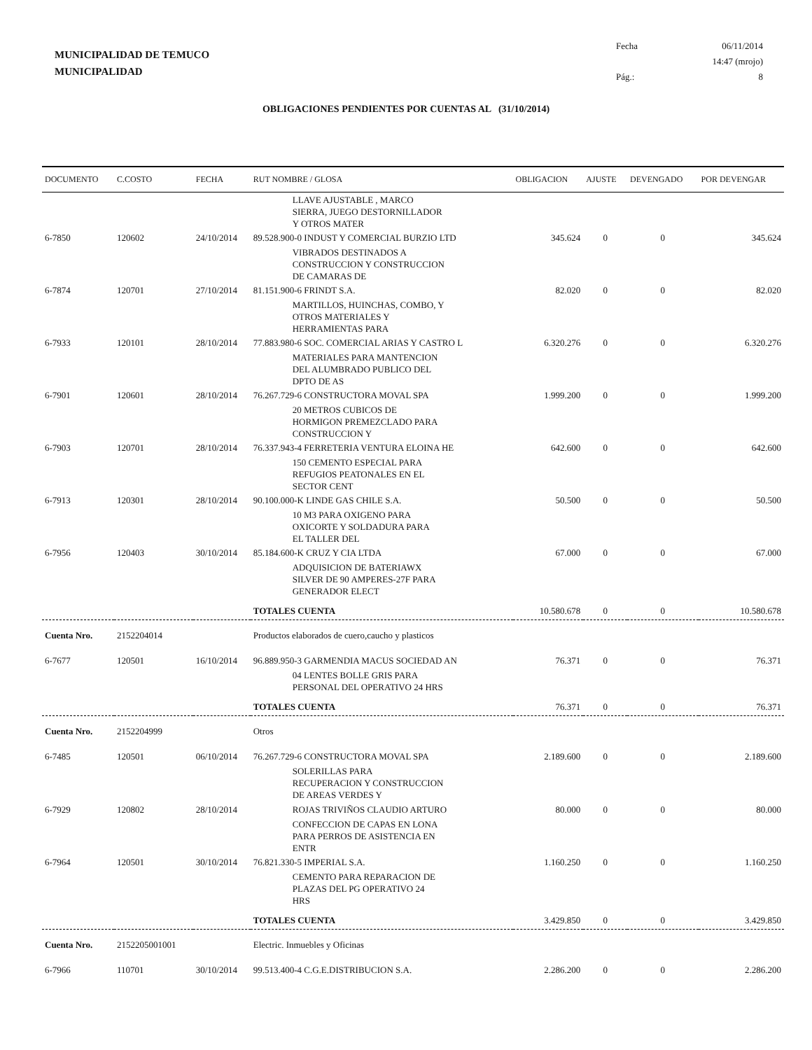MUNICIPALIDAD DE TEMUCO
MUNICIPALIDAD
| Fecha | 06/11/2014 |
| | 14:47 (mrojo) |
| Pág.: | 8 |
OBLIGACIONES PENDIENTES POR CUENTAS AL (31/10/2014)
| DOCUMENTO | C.COSTO | FECHA | RUT NOMBRE / GLOSA | OBLIGACION | AJUSTE | DEVENGADO | POR DEVENGAR |
| --- | --- | --- | --- | --- | --- | --- | --- |
| | | | LLAVE AJUSTABLE , MARCO SIERRA, JUEGO DESTORNILLADOR Y OTROS MATER | | | | |
| 6-7850 | 120602 | 24/10/2014 | 89.528.900-0 INDUST Y COMERCIAL BURZIO LTD | 345.624 | 0 | 0 | 345.624 |
| | | | VIBRADOS DESTINADOS A CONSTRUCCION Y CONSTRUCCION DE CAMARAS DE | | | | |
| 6-7874 | 120701 | 27/10/2014 | 81.151.900-6 FRINDT S.A. | 82.020 | 0 | 0 | 82.020 |
| | | | MARTILLOS, HUINCHAS, COMBO, Y OTROS MATERIALES Y HERRAMIENTAS PARA | | | | |
| 6-7933 | 120101 | 28/10/2014 | 77.883.980-6 SOC. COMERCIAL ARIAS Y CASTRO L | 6.320.276 | 0 | 0 | 6.320.276 |
| | | | MATERIALES PARA MANTENCION DEL ALUMBRADO PUBLICO DEL DPTO DE AS | | | | |
| 6-7901 | 120601 | 28/10/2014 | 76.267.729-6 CONSTRUCTORA MOVAL SPA | 1.999.200 | 0 | 0 | 1.999.200 |
| | | | 20 METROS CUBICOS DE HORMIGON PREMEZCLADO PARA CONSTRUCCION Y | | | | |
| 6-7903 | 120701 | 28/10/2014 | 76.337.943-4 FERRETERIA VENTURA ELOINA HE | 642.600 | 0 | 0 | 642.600 |
| | | | 150 CEMENTO ESPECIAL PARA REFUGIOS PEATONALES EN EL SECTOR CENT | | | | |
| 6-7913 | 120301 | 28/10/2014 | 90.100.000-K LINDE GAS CHILE S.A. | 50.500 | 0 | 0 | 50.500 |
| | | | 10 M3 PARA OXIGENO PARA OXICORTE Y SOLDADURA PARA EL TALLER DEL | | | | |
| 6-7956 | 120403 | 30/10/2014 | 85.184.600-K CRUZ Y CIA LTDA | 67.000 | 0 | 0 | 67.000 |
| | | | ADQUISICION DE BATERIAWX SILVER DE 90 AMPERES-27F PARA GENERADOR ELECT | | | | |
| | | | TOTALES CUENTA | 10.580.678 | 0 | 0 | 10.580.678 |
| Cuenta Nro. | 2152204014 | | Productos elaborados de cuero,caucho y plasticos | | | | |
| 6-7677 | 120501 | 16/10/2014 | 96.889.950-3 GARMENDIA MACUS SOCIEDAD AN | 76.371 | 0 | 0 | 76.371 |
| | | | 04 LENTES BOLLE GRIS PARA PERSONAL DEL OPERATIVO 24 HRS | | | | |
| | | | TOTALES CUENTA | 76.371 | 0 | 0 | 76.371 |
| Cuenta Nro. | 2152204999 | | Otros | | | | |
| 6-7485 | 120501 | 06/10/2014 | 76.267.729-6 CONSTRUCTORA MOVAL SPA | 2.189.600 | 0 | 0 | 2.189.600 |
| | | | SOLERILLAS PARA RECUPERACION Y CONSTRUCCION DE AREAS VERDES Y | | | | |
| 6-7929 | 120802 | 28/10/2014 | ROJAS TRIVIÑOS CLAUDIO ARTURO | 80.000 | 0 | 0 | 80.000 |
| | | | CONFECCION DE CAPAS EN LONA PARA PERROS DE ASISTENCIA EN ENTR | | | | |
| 6-7964 | 120501 | 30/10/2014 | 76.821.330-5 IMPERIAL S.A. | 1.160.250 | 0 | 0 | 1.160.250 |
| | | | CEMENTO PARA REPARACION DE PLAZAS DEL PG OPERATIVO 24 HRS | | | | |
| | | | TOTALES CUENTA | 3.429.850 | 0 | 0 | 3.429.850 |
| Cuenta Nro. | 2152205001001 | | Electric. Inmuebles y Oficinas | | | | |
| 6-7966 | 110701 | 30/10/2014 | 99.513.400-4 C.G.E.DISTRIBUCION S.A. | 2.286.200 | 0 | 0 | 2.286.200 |